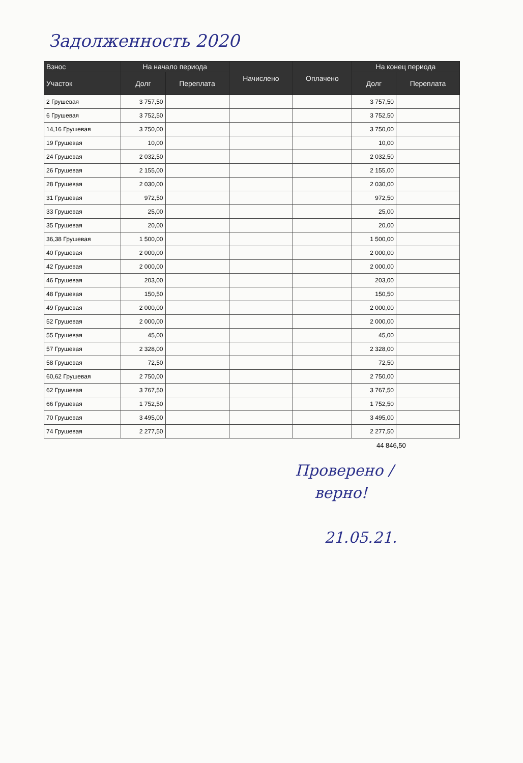Задолженность 2020
| Взнос | На начало периода | | Начислено | Оплачено | На конец периода | |
| --- | --- | --- | --- | --- | --- | --- |
| Участок | Долг | Переплата | | | Долг | Переплата |
| 2 Грушевая | 3 757,50 | | | | 3 757,50 | |
| 6 Грушевая | 3 752,50 | | | | 3 752,50 | |
| 14,16 Грушевая | 3 750,00 | | | | 3 750,00 | |
| 19 Грушевая | 10,00 | | | | 10,00 | |
| 24 Грушевая | 2 032,50 | | | | 2 032,50 | |
| 26 Грушевая | 2 155,00 | | | | 2 155,00 | |
| 28 Грушевая | 2 030,00 | | | | 2 030,00 | |
| 31 Грушевая | 972,50 | | | | 972,50 | |
| 33 Грушевая | 25,00 | | | | 25,00 | |
| 35 Грушевая | 20,00 | | | | 20,00 | |
| 36,38 Грушевая | 1 500,00 | | | | 1 500,00 | |
| 40 Грушевая | 2 000,00 | | | | 2 000,00 | |
| 42 Грушевая | 2 000,00 | | | | 2 000,00 | |
| 46 Грушевая | 203,00 | | | | 203,00 | |
| 48 Грушевая | 150,50 | | | | 150,50 | |
| 49 Грушевая | 2 000,00 | | | | 2 000,00 | |
| 52 Грушевая | 2 000,00 | | | | 2 000,00 | |
| 55 Грушевая | 45,00 | | | | 45,00 | |
| 57 Грушевая | 2 328,00 | | | | 2 328,00 | |
| 58 Грушевая | 72,50 | | | | 72,50 | |
| 60,62 Грушевая | 2 750,00 | | | | 2 750,00 | |
| 62 Грушевая | 3 767,50 | | | | 3 767,50 | |
| 66 Грушевая | 1 752,50 | | | | 1 752,50 | |
| 70 Грушевая | 3 495,00 | | | | 3 495,00 | |
| 74 Грушевая | 2 277,50 | | | | 2 277,50 | |
44 846,50
Проверено /
верно!
21.05.21.